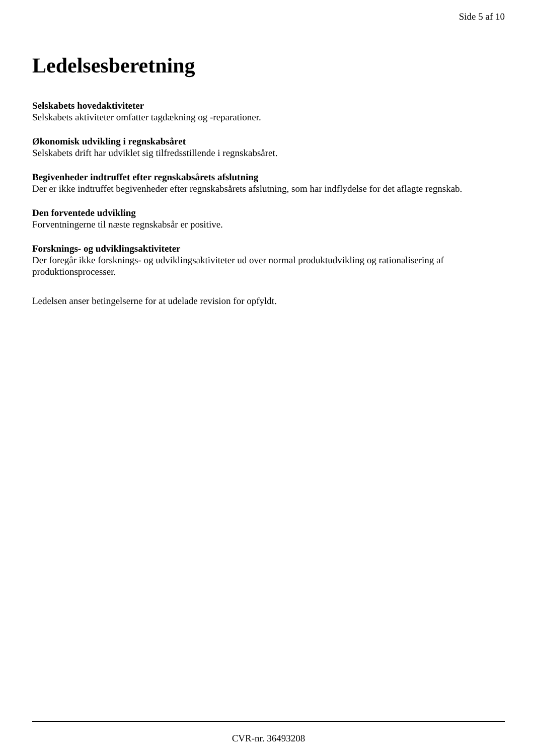Side 5 af 10
Ledelsesberetning
Selskabets hovedaktiviteter
Selskabets aktiviteter omfatter tagdækning og -reparationer.
Økonomisk udvikling i regnskabsåret
Selskabets drift har udviklet sig tilfredsstillende i regnskabsåret.
Begivenheder indtruffet efter regnskabsårets afslutning
Der er ikke indtruffet begivenheder efter regnskabsårets afslutning, som har indflydelse for det aflagte regnskab.
Den forventede udvikling
Forventningerne til næste regnskabsår er positive.
Forsknings- og udviklingsaktiviteter
Der foregår ikke forsknings- og udviklingsaktiviteter ud over normal produktudvikling og rationalisering af produktionsprocesser.
Ledelsen anser betingelserne for at udelade revision for opfyldt.
CVR-nr. 36493208